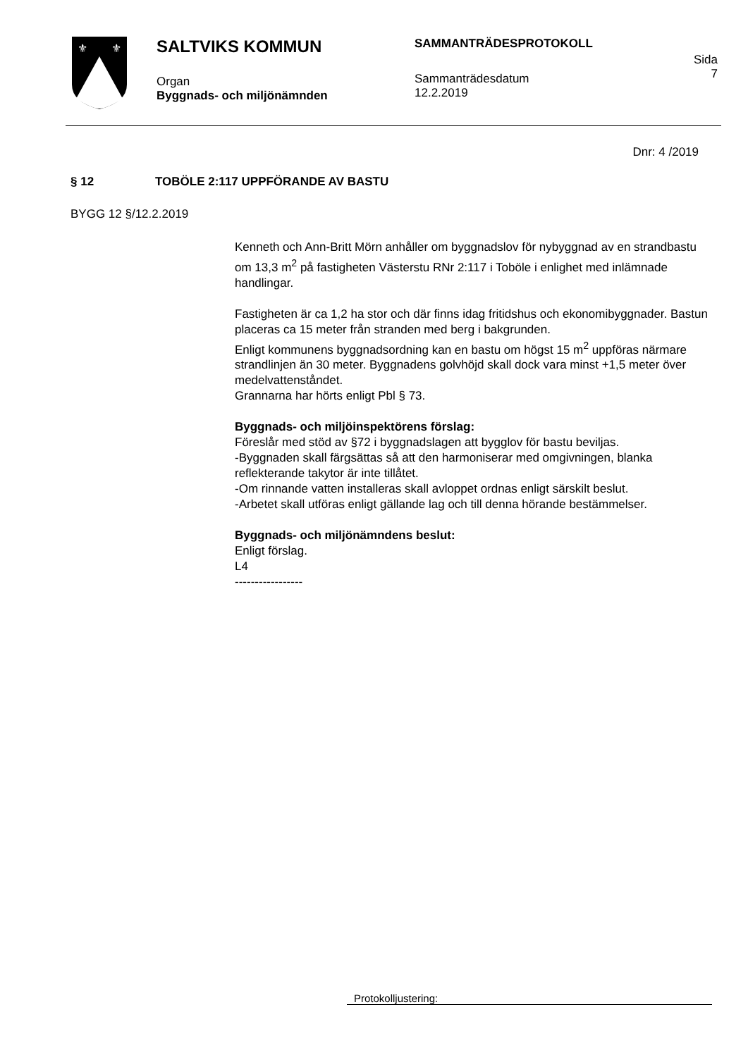⚜
⚜
SALTVIKS KOMMUN
Organ
Byggnads- och miljönämnden
SAMMANTRÄDESPROTOKOLL
Sammanträdesdatum
12.2.2019
Sida
7
Dnr: 4 /2019
§ 12 TOBÖLE 2:117 UPPFÖRANDE AV BASTU
BYGG 12 §/12.2.2019
Kenneth och Ann-Britt Mörn anhåller om byggnadslov för nybyggnad av en strandbastu om 13,3 m<sup>2</sup> på fastigheten Västerstu RNr 2:117 i Toböle i enlighet med inlämnade handlingar.
Fastigheten är ca 1,2 ha stor och där finns idag fritidshus och ekonomibyggnader. Bastun placeras ca 15 meter från stranden med berg i bakgrunden.
Enligt kommunens byggnadsordning kan en bastu om högst 15 m<sup>2</sup> uppföras närmare strandlinjen än 30 meter. Byggnadens golvhöjd skall dock vara minst +1,5 meter över medelvattenståndet.
Grannarna har hörts enligt Pbl § 73.
Byggnads- och miljöinspektörens förslag:
Föreslår med stöd av §72 i byggnadslagen att bygglov för bastu beviljas.
-Byggnaden skall färgsättas så att den harmoniserar med omgivningen, blanka reflekterande takytor är inte tillåtet.
-Om rinnande vatten installeras skall avloppet ordnas enligt särskilt beslut.
-Arbetet skall utföras enligt gällande lag och till denna hörande bestämmelser.
Byggnads- och miljönämndens beslut:
Enligt förslag.
L4
-----------------
Protokolljustering: